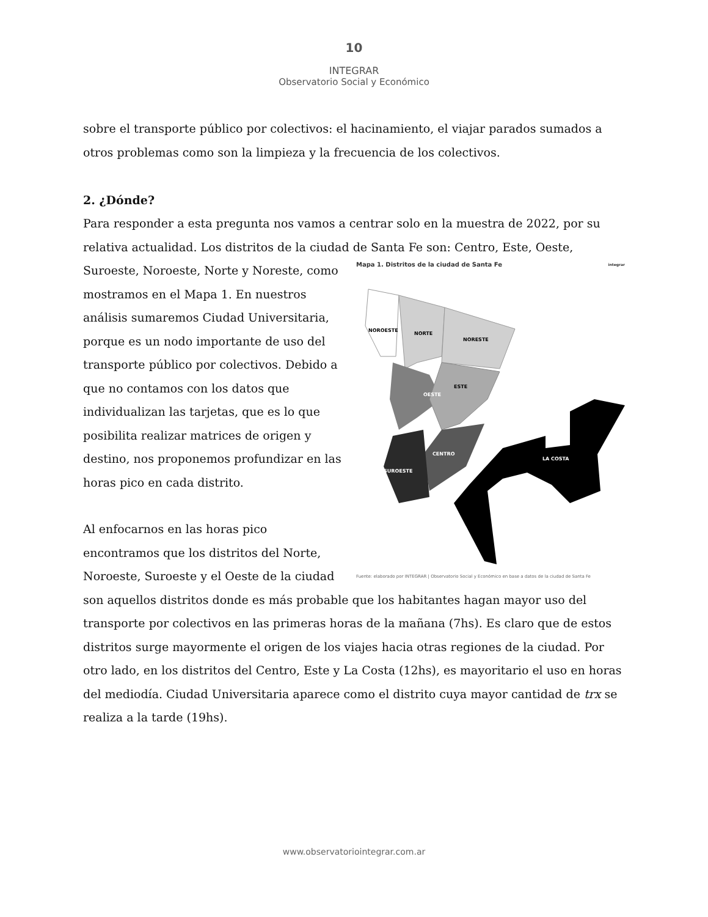10
INTEGRAR
Observatorio Social y Económico
sobre el transporte público por colectivos: el hacinamiento, el viajar parados sumados a otros problemas como son la limpieza y la frecuencia de los colectivos.
2. ¿Dónde?
Para responder a esta pregunta nos vamos a centrar solo en la muestra de 2022, por su relativa actualidad. Los distritos de la ciudad de Santa Fe son: Centro, Este, Oeste,
Mapa 1. Distritos de la ciudad de Santa Fe integrar
NOROESTE
NORTE
NORESTE
OESTE
ESTE
CENTRO
SUROESTE
LA COSTA
Fuente: elaborado por INTEGRAR | Observatorio Social y Económico en base a datos de la ciudad de Santa Fe
Suroeste, Noroeste, Norte y Noreste, como mostramos en el Mapa 1. En nuestros análisis sumaremos Ciudad Universitaria, porque es un nodo importante de uso del transporte público por colectivos. Debido a que no contamos con los datos que individualizan las tarjetas, que es lo que posibilita realizar matrices de origen y destino, nos proponemos profundizar en las horas pico en cada distrito.
Al enfocarnos en las horas pico encontramos que los distritos del Norte, Noroeste, Suroeste y el Oeste de la ciudad son aquellos distritos donde es más probable que los habitantes hagan mayor uso del transporte por colectivos en las primeras horas de la mañana (7hs). Es claro que de estos distritos surge mayormente el origen de los viajes hacia otras regiones de la ciudad. Por otro lado, en los distritos del Centro, Este y La Costa (12hs), es mayoritario el uso en horas del mediodía. Ciudad Universitaria aparece como el distrito cuya mayor cantidad de trx se realiza a la tarde (19hs).
www.observatoriointegrar.com.ar